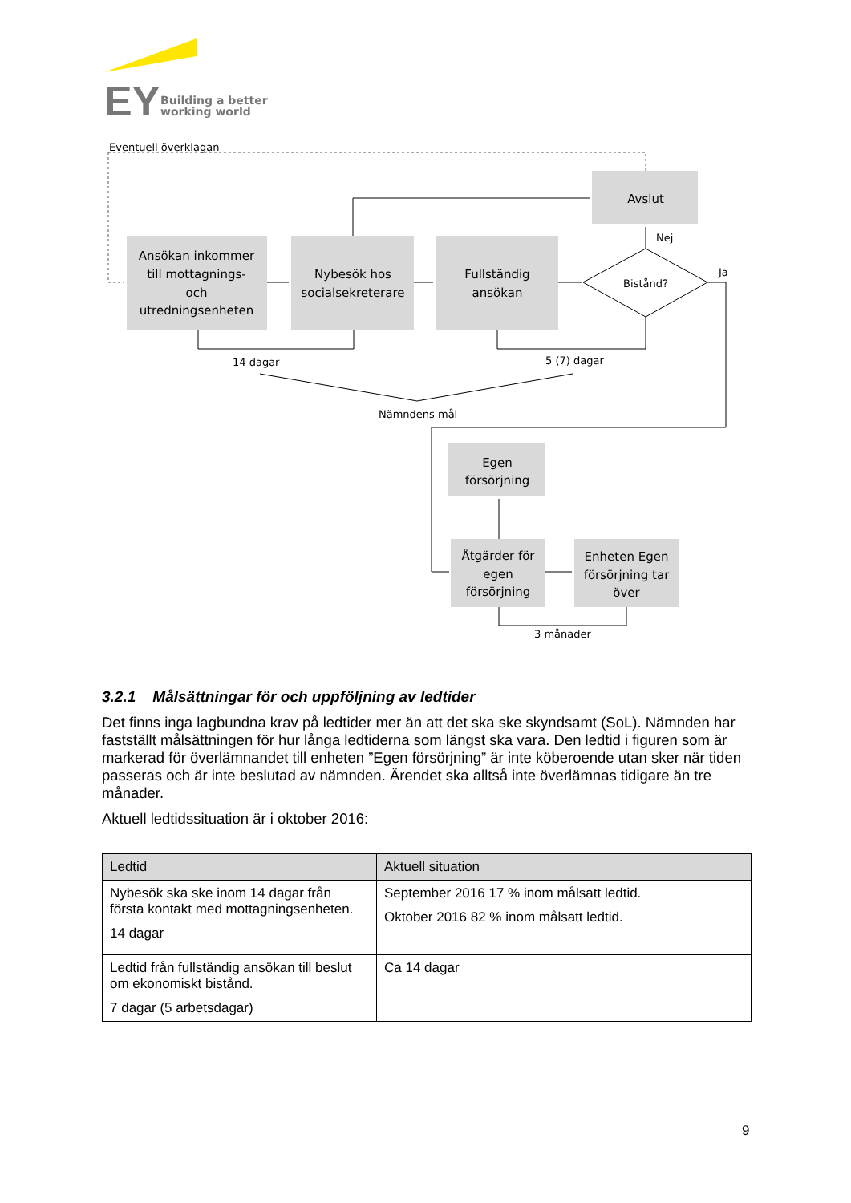EY
Building a better
working world
Eventuell överklagan
Ansökan inkommer
till mottagnings-
och
utredningsenheten
Nybesök hos
socialsekreterare
Fullständig
ansökan
Avslut
Bistånd?
Egen
försörjning
Åtgärder för
egen
försörjning
Enheten Egen
försörjning tar
över
Nej
Ja
14 dagar
5 (7) dagar
Nämndens mål
3 månader
3.2.1 Målsättningar för och uppföljning av ledtider
Det finns inga lagbundna krav på ledtider mer än att det ska ske skyndsamt (SoL). Nämnden har fastställt målsättningen för hur långa ledtiderna som längst ska vara. Den ledtid i figuren som är markerad för överlämnandet till enheten ”Egen försörjning” är inte köberoende utan sker när tiden passeras och är inte beslutad av nämnden. Ärendet ska alltså inte överlämnas tidigare än tre månader.
Aktuell ledtidssituation är i oktober 2016:
| Ledtid | Aktuell situation |
| --- | --- |
| Nybesök ska ske inom 14 dagar från första kontakt med mottagningsenheten. 14 dagar | September 2016 17 % inom målsatt ledtid. Oktober 2016 82 % inom målsatt ledtid. |
| Ledtid från fullständig ansökan till beslut om ekonomiskt bistånd. 7 dagar (5 arbetsdagar) | Ca 14 dagar |
9